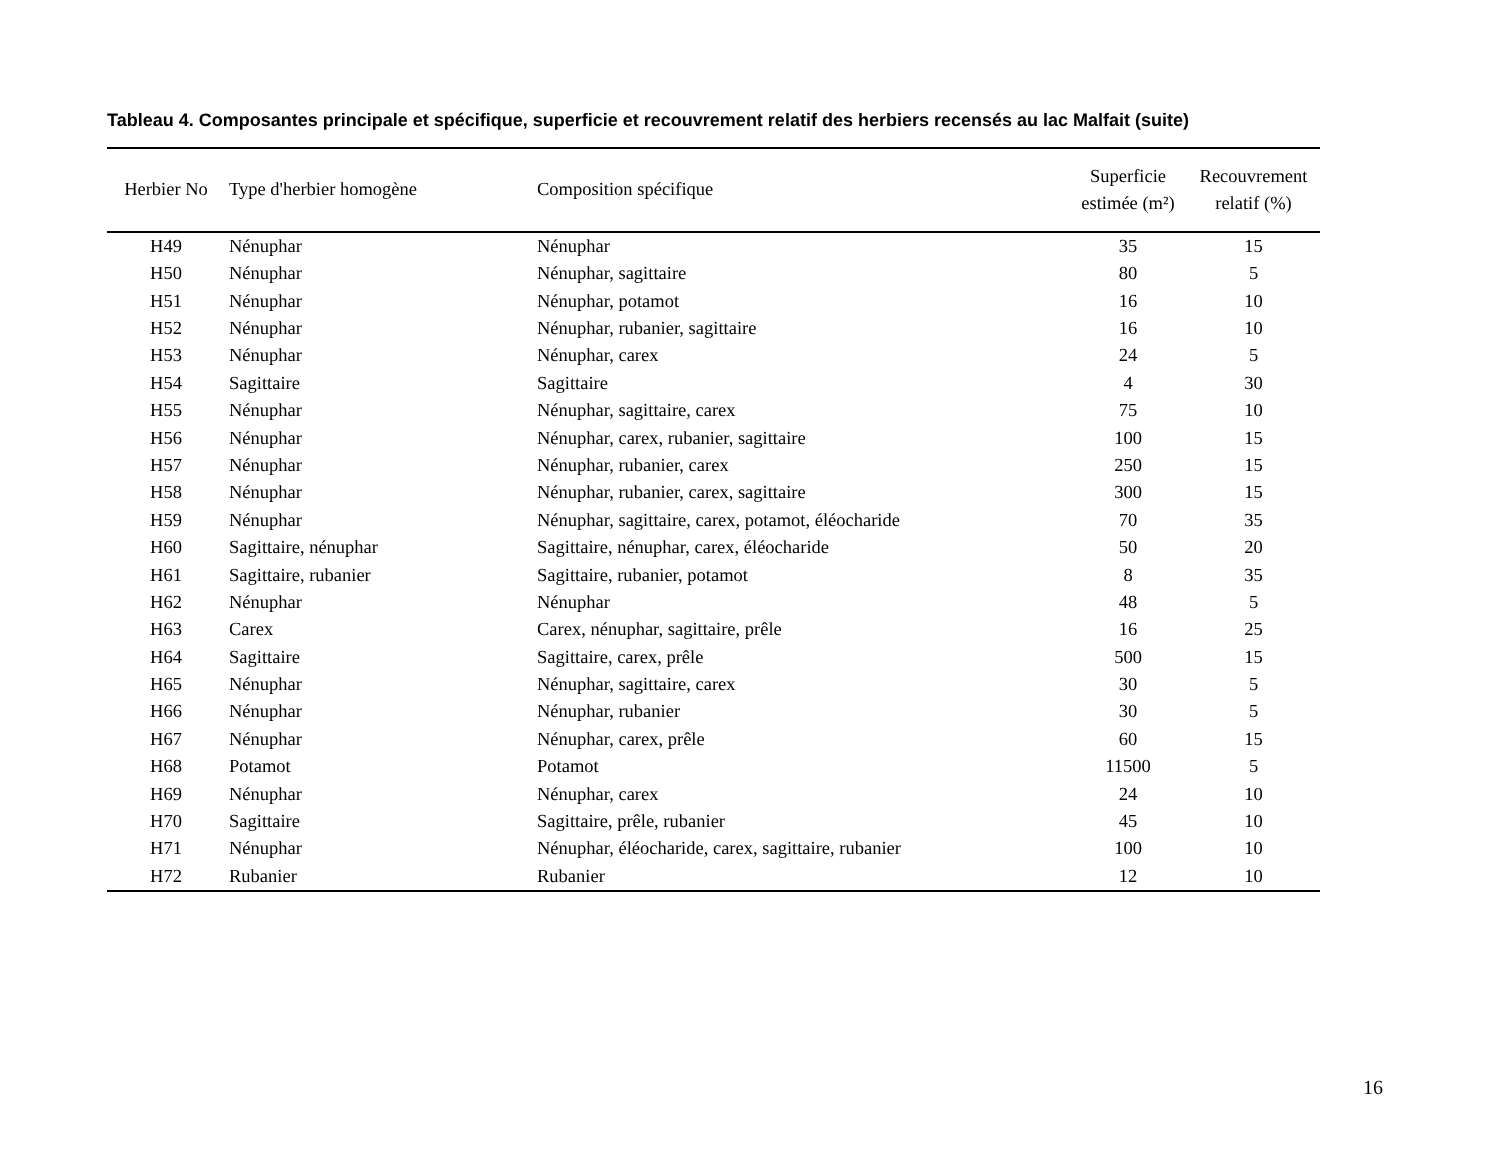Tableau 4. Composantes principale et spécifique, superficie et recouvrement relatif des herbiers recensés au lac Malfait (suite)
| Herbier No | Type d'herbier homogène | Composition spécifique | Superficie estimée (m²) | Recouvrement relatif (%) |
| --- | --- | --- | --- | --- |
| H49 | Nénuphar | Nénuphar | 35 | 15 |
| H50 | Nénuphar | Nénuphar, sagittaire | 80 | 5 |
| H51 | Nénuphar | Nénuphar, potamot | 16 | 10 |
| H52 | Nénuphar | Nénuphar, rubanier, sagittaire | 16 | 10 |
| H53 | Nénuphar | Nénuphar, carex | 24 | 5 |
| H54 | Sagittaire | Sagittaire | 4 | 30 |
| H55 | Nénuphar | Nénuphar, sagittaire, carex | 75 | 10 |
| H56 | Nénuphar | Nénuphar, carex, rubanier, sagittaire | 100 | 15 |
| H57 | Nénuphar | Nénuphar, rubanier, carex | 250 | 15 |
| H58 | Nénuphar | Nénuphar, rubanier, carex, sagittaire | 300 | 15 |
| H59 | Nénuphar | Nénuphar, sagittaire, carex, potamot, éléocharide | 70 | 35 |
| H60 | Sagittaire, nénuphar | Sagittaire, nénuphar, carex, éléocharide | 50 | 20 |
| H61 | Sagittaire, rubanier | Sagittaire, rubanier, potamot | 8 | 35 |
| H62 | Nénuphar | Nénuphar | 48 | 5 |
| H63 | Carex | Carex, nénuphar, sagittaire, prêle | 16 | 25 |
| H64 | Sagittaire | Sagittaire, carex, prêle | 500 | 15 |
| H65 | Nénuphar | Nénuphar, sagittaire, carex | 30 | 5 |
| H66 | Nénuphar | Nénuphar, rubanier | 30 | 5 |
| H67 | Nénuphar | Nénuphar, carex, prêle | 60 | 15 |
| H68 | Potamot | Potamot | 11500 | 5 |
| H69 | Nénuphar | Nénuphar, carex | 24 | 10 |
| H70 | Sagittaire | Sagittaire, prêle, rubanier | 45 | 10 |
| H71 | Nénuphar | Nénuphar, éléocharide, carex, sagittaire, rubanier | 100 | 10 |
| H72 | Rubanier | Rubanier | 12 | 10 |
16